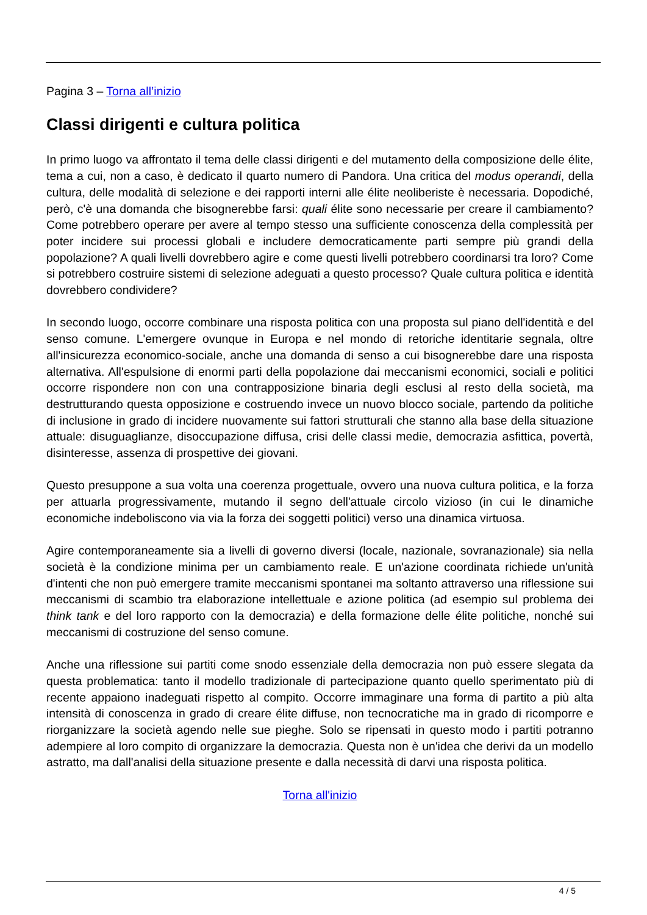Pagina 3 – Torna all’inizio
Classi dirigenti e cultura politica
In primo luogo va affrontato il tema delle classi dirigenti e del mutamento della composizione delle élite, tema a cui, non a caso, è dedicato il quarto numero di Pandora. Una critica del modus operandi, della cultura, delle modalità di selezione e dei rapporti interni alle élite neoliberiste è necessaria. Dopodiché, però, c'è una domanda che bisognerebbe farsi: quali élite sono necessarie per creare il cambiamento? Come potrebbero operare per avere al tempo stesso una sufficiente conoscenza della complessità per poter incidere sui processi globali e includere democraticamente parti sempre più grandi della popolazione? A quali livelli dovrebbero agire e come questi livelli potrebbero coordinarsi tra loro? Come si potrebbero costruire sistemi di selezione adeguati a questo processo? Quale cultura politica e identità dovrebbero condividere?
In secondo luogo, occorre combinare una risposta politica con una proposta sul piano dell'identità e del senso comune. L'emergere ovunque in Europa e nel mondo di retoriche identitarie segnala, oltre all'insicurezza economico-sociale, anche una domanda di senso a cui bisognerebbe dare una risposta alternativa. All'espulsione di enormi parti della popolazione dai meccanismi economici, sociali e politici occorre rispondere non con una contrapposizione binaria degli esclusi al resto della società, ma destrutturando questa opposizione e costruendo invece un nuovo blocco sociale, partendo da politiche di inclusione in grado di incidere nuovamente sui fattori strutturali che stanno alla base della situazione attuale: disuguaglianze, disoccupazione diffusa, crisi delle classi medie, democrazia asfittica, povertà, disinteresse, assenza di prospettive dei giovani.
Questo presuppone a sua volta una coerenza progettuale, ovvero una nuova cultura politica, e la forza per attuarla progressivamente, mutando il segno dell'attuale circolo vizioso (in cui le dinamiche economiche indeboliscono via via la forza dei soggetti politici) verso una dinamica virtuosa.
Agire contemporaneamente sia a livelli di governo diversi (locale, nazionale, sovranazionale) sia nella società è la condizione minima per un cambiamento reale. E un'azione coordinata richiede un'unità d'intenti che non può emergere tramite meccanismi spontanei ma soltanto attraverso una riflessione sui meccanismi di scambio tra elaborazione intellettuale e azione politica (ad esempio sul problema dei think tank e del loro rapporto con la democrazia) e della formazione delle élite politiche, nonché sui meccanismi di costruzione del senso comune.
Anche una riflessione sui partiti come snodo essenziale della democrazia non può essere slegata da questa problematica: tanto il modello tradizionale di partecipazione quanto quello sperimentato più di recente appaiono inadeguati rispetto al compito. Occorre immaginare una forma di partito a più alta intensità di conoscenza in grado di creare élite diffuse, non tecnocratiche ma in grado di ricomporre e riorganizzare la società agendo nelle sue pieghe. Solo se ripensati in questo modo i partiti potranno adempiere al loro compito di organizzare la democrazia. Questa non è un'idea che derivi da un modello astratto, ma dall'analisi della situazione presente e dalla necessità di darvi una risposta politica.
Torna all'inizio
4 / 5